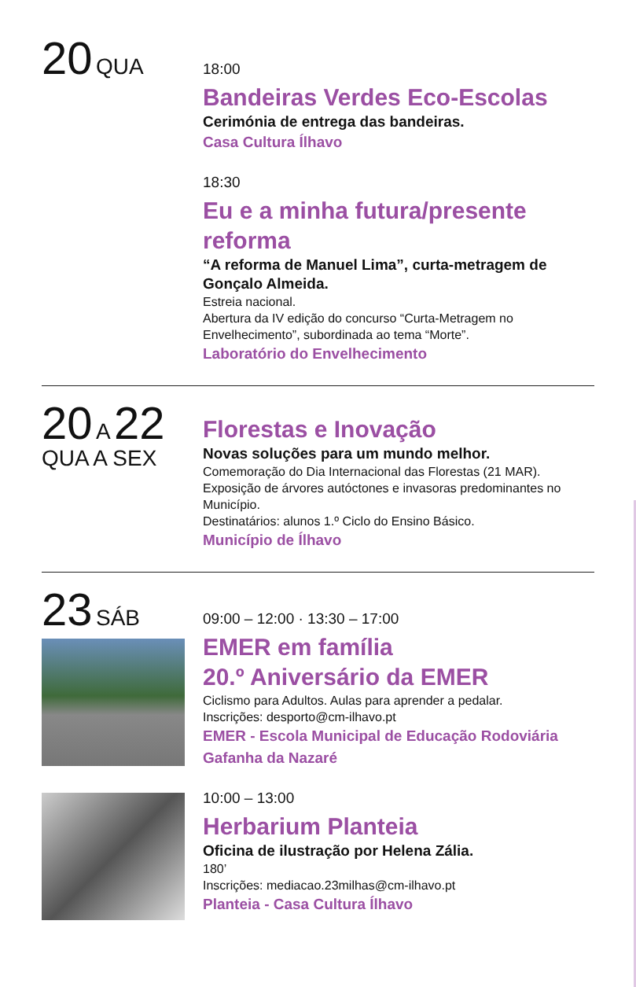20 QUA
18:00
Bandeiras Verdes Eco-Escolas
Cerimónia de entrega das bandeiras.
Casa Cultura Ílhavo
18:30
Eu e a minha futura/presente reforma
“A reforma de Manuel Lima”, curta-metragem de Gonçalo Almeida.
Estreia nacional.
Abertura da IV edição do concurso “Curta-Metragem no Envelhecimento”, subordinada ao tema “Morte”.
Laboratório do Envelhecimento
20 A 22
QUA A SEX
Florestas e Inovação
Novas soluções para um mundo melhor.
Comemoração do Dia Internacional das Florestas (21 MAR).
Exposição de árvores autóctones e invasoras predominantes no Município.
Destinatários: alunos 1.º Ciclo do Ensino Básico.
Município de Ílhavo
23 SÁB
09:00 – 12:00 · 13:30 – 17:00
EMER em família
20.º Aniversário da EMER
Ciclismo para Adultos. Aulas para aprender a pedalar.
Inscrições: desporto@cm-ilhavo.pt
EMER - Escola Municipal de Educação Rodoviária
Gafanha da Nazaré
10:00 – 13:00
Herbarium Planteia
Oficina de ilustração por Helena Zália.
180’
Inscrições: mediacao.23milhas@cm-ilhavo.pt
Planteia - Casa Cultura Ílhavo